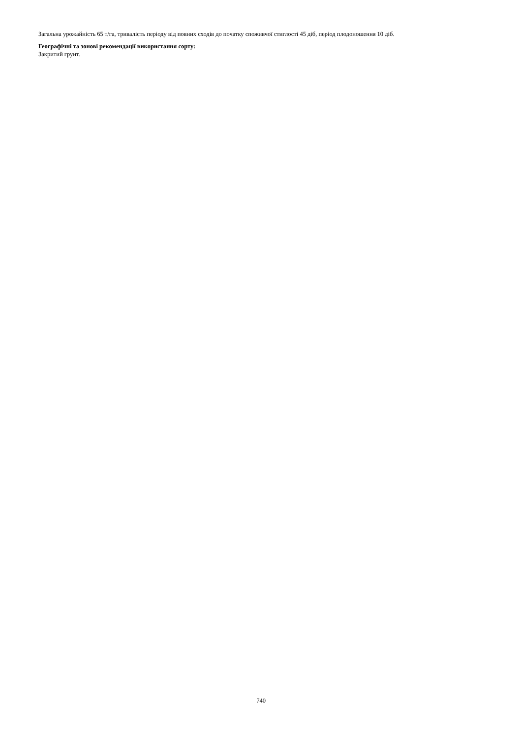Загальна урожайність 65 т/га, тривалість періоду від повних сходів до початку споживчої стиглості 45 діб, період плодоношення 10 діб.
Географічні та зонові рекомендації використання сорту:
Закритий грунт.
740